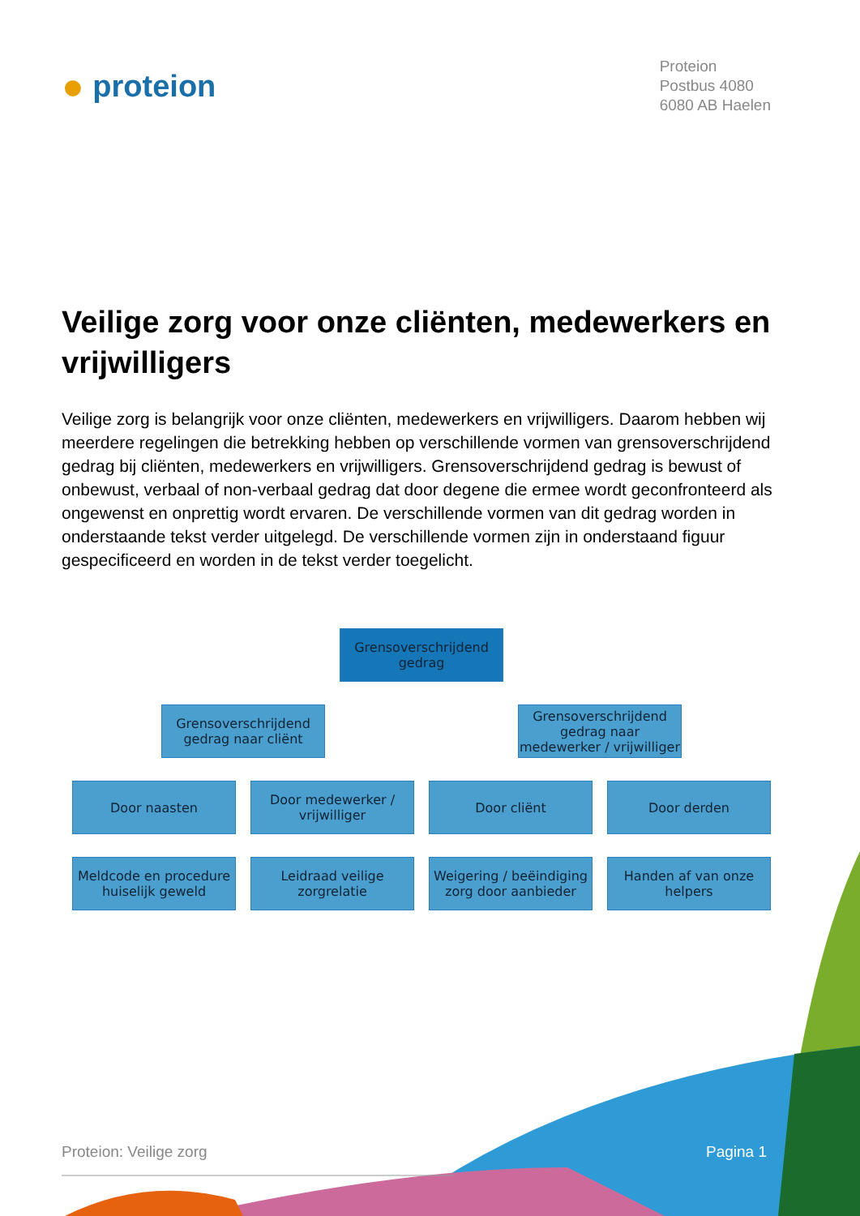● proteion
Proteion
Postbus 4080
6080 AB Haelen
Veilige zorg voor onze cliënten, medewerkers en vrijwilligers
Veilige zorg is belangrijk voor onze cliënten, medewerkers en vrijwilligers. Daarom hebben wij meerdere regelingen die betrekking hebben op verschillende vormen van grensoverschrijdend gedrag bij cliënten, medewerkers en vrijwilligers. Grensoverschrijdend gedrag is bewust of onbewust, verbaal of non-verbaal gedrag dat door degene die ermee wordt geconfronteerd als ongewenst en onprettig wordt ervaren. De verschillende vormen van dit gedrag worden in onderstaande tekst verder uitgelegd. De verschillende vormen zijn in onderstaand figuur gespecificeerd en worden in de tekst verder toegelicht.
Grensoverschrijdend gedrag
Grensoverschrijdend gedrag naar cliënt
Grensoverschrijdend gedrag naar medewerker / vrijwilliger
Door naasten Door medewerker / vrijwilliger
Door cliënt Door derden
Meldcode en procedure huiselijk geweld
Leidraad veilige zorgrelatie
Weigering / beëindiging zorg door aanbieder
Handen af van onze helpers
Proteion: Veilige zorg Pagina 1